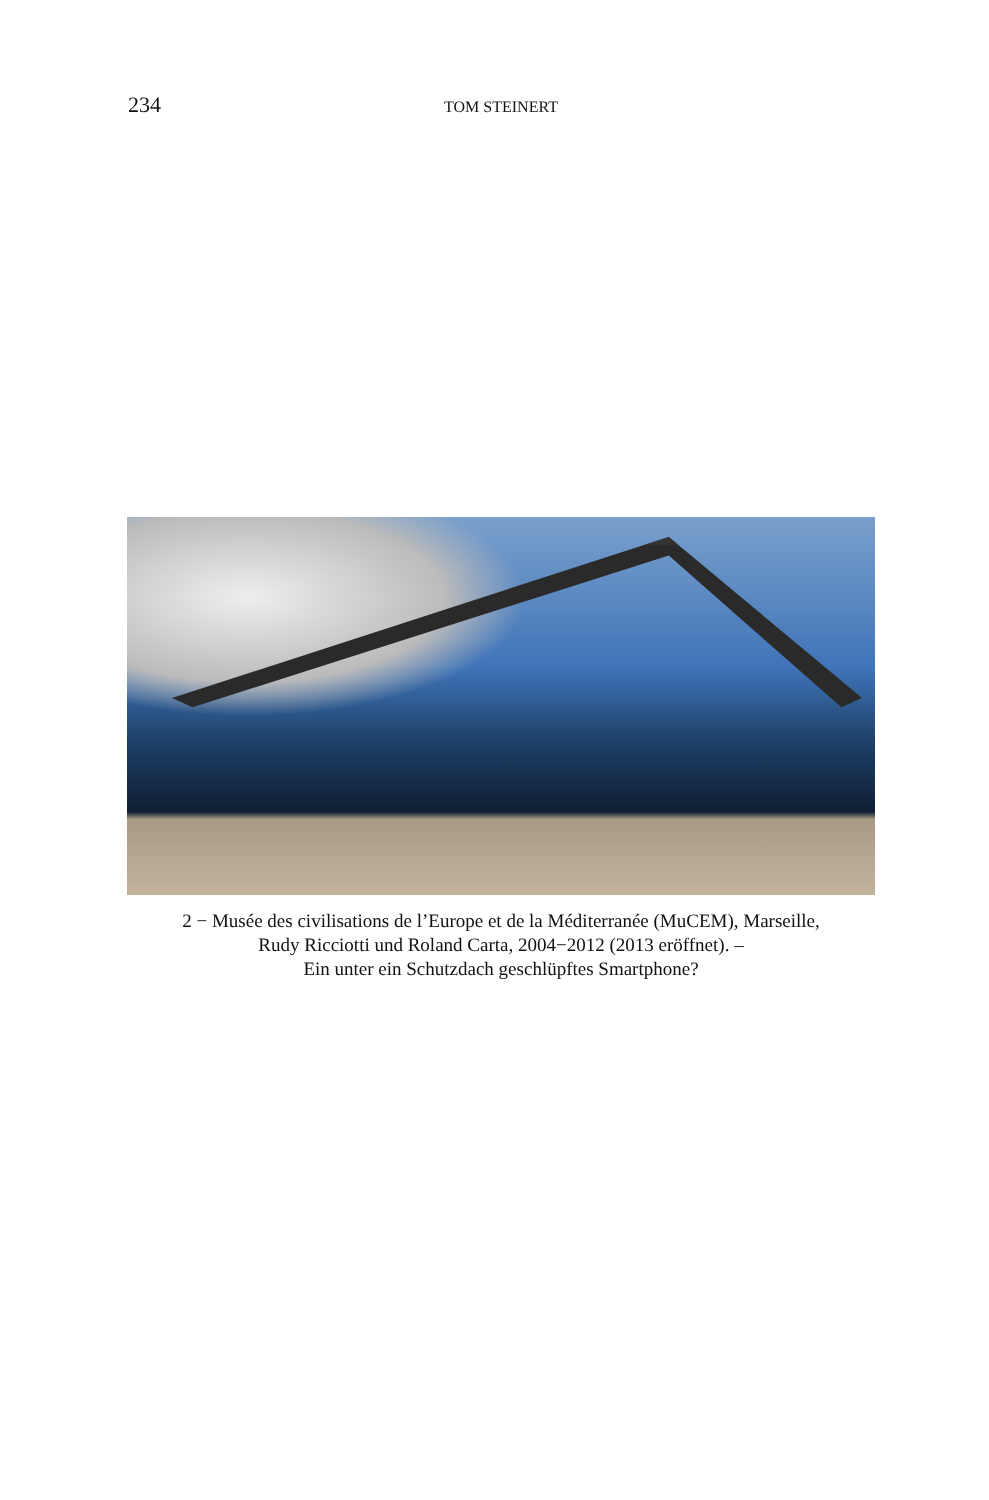234 TOM STEINERT
2 − Musée des civilisations de l’Europe et de la Méditerranée (MuCEM), Marseille,
Rudy Ricciotti und Roland Carta, 2004−2012 (2013 eröffnet). –
Ein unter ein Schutzdach geschlüpftes Smartphone?